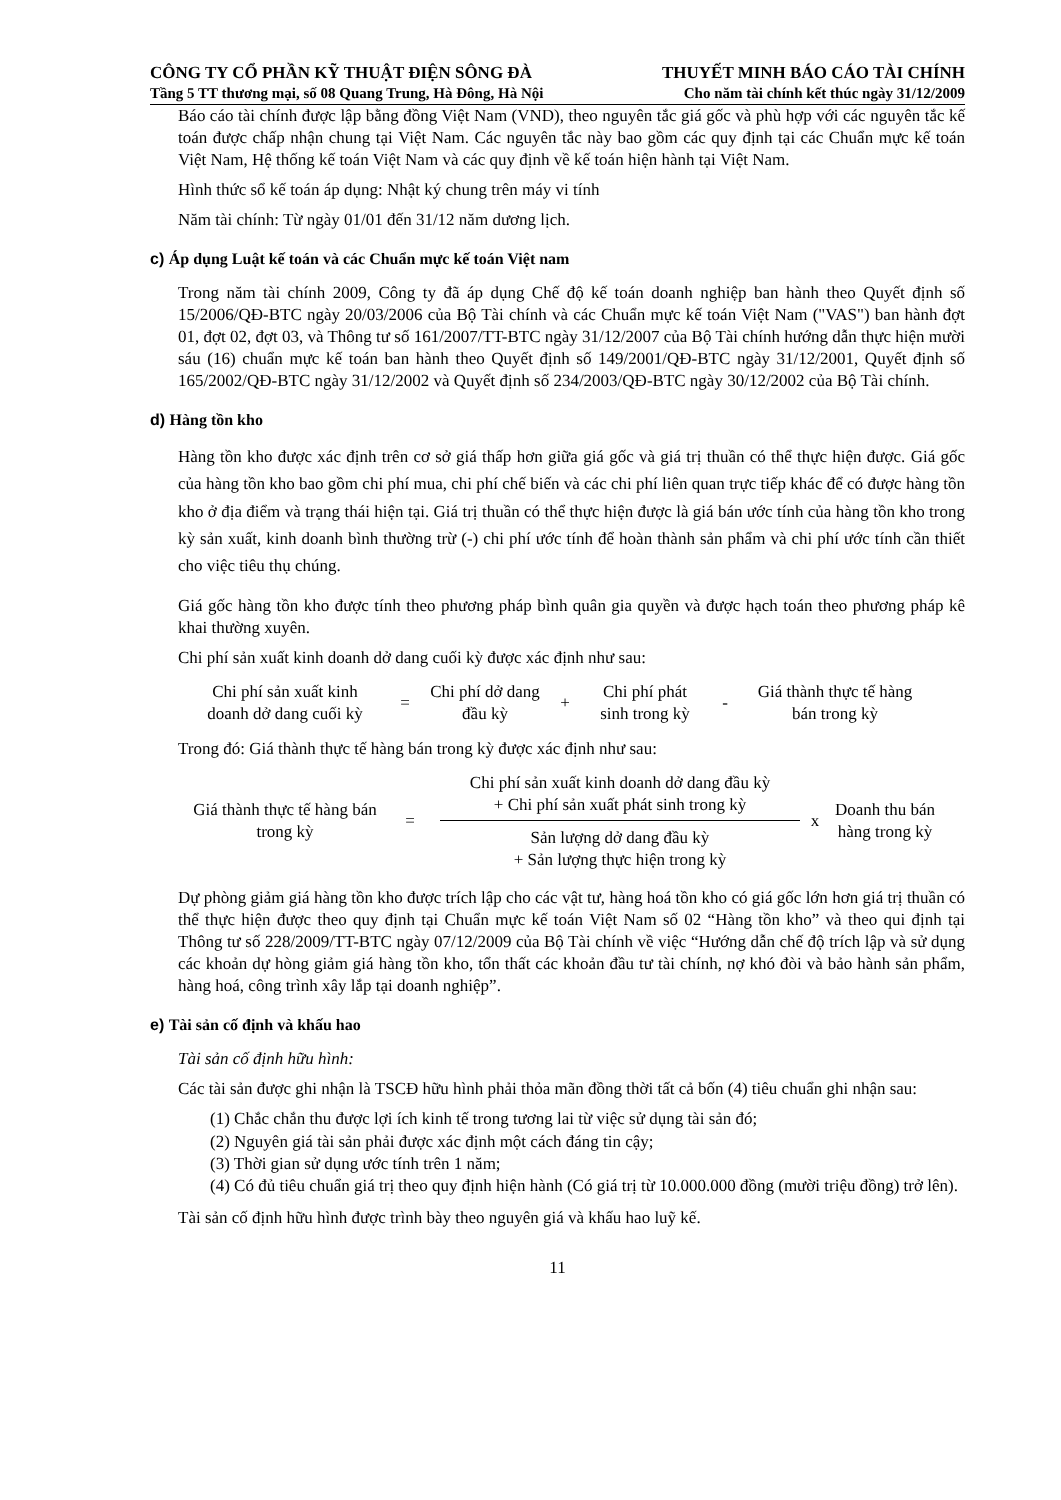CÔNG TY CỔ PHẦN KỸ THUẬT ĐIỆN SÔNG ĐÀ THUYẾT MINH BÁO CÁO TÀI CHÍNH
Tầng 5 TT thương mại, số 08 Quang Trung, Hà Đông, Hà Nội Cho năm tài chính kết thúc ngày 31/12/2009
Báo cáo tài chính được lập bằng đồng Việt Nam (VND), theo nguyên tắc giá gốc và phù hợp với các nguyên tắc kế toán được chấp nhận chung tại Việt Nam. Các nguyên tắc này bao gồm các quy định tại các Chuẩn mực kế toán Việt Nam, Hệ thống kế toán Việt Nam và các quy định về kế toán hiện hành tại Việt Nam.
Hình thức sổ kế toán áp dụng: Nhật ký chung trên máy vi tính
Năm tài chính: Từ ngày 01/01 đến 31/12 năm dương lịch.
c) Áp dụng Luật kế toán và các Chuẩn mực kế toán Việt nam
Trong năm tài chính 2009, Công ty đã áp dụng Chế độ kế toán doanh nghiệp ban hành theo Quyết định số 15/2006/QĐ-BTC ngày 20/03/2006 của Bộ Tài chính và các Chuẩn mực kế toán Việt Nam ("VAS") ban hành đợt 01, đợt 02, đợt 03, và Thông tư số 161/2007/TT-BTC ngày 31/12/2007 của Bộ Tài chính hướng dẫn thực hiện mười sáu (16) chuẩn mực kế toán ban hành theo Quyết định số 149/2001/QĐ-BTC ngày 31/12/2001, Quyết định số 165/2002/QĐ-BTC ngày 31/12/2002 và Quyết định số 234/2003/QĐ-BTC ngày 30/12/2002 của Bộ Tài chính.
d) Hàng tồn kho
Hàng tồn kho được xác định trên cơ sở giá thấp hơn giữa giá gốc và giá trị thuần có thể thực hiện được. Giá gốc của hàng tồn kho bao gồm chi phí mua, chi phí chế biến và các chi phí liên quan trực tiếp khác để có được hàng tồn kho ở địa điểm và trạng thái hiện tại. Giá trị thuần có thể thực hiện được là giá bán ước tính của hàng tồn kho trong kỳ sản xuất, kinh doanh bình thường trừ (-) chi phí ước tính để hoàn thành sản phẩm và chi phí ước tính cần thiết cho việc tiêu thụ chúng.
Giá gốc hàng tồn kho được tính theo phương pháp bình quân gia quyền và được hạch toán theo phương pháp kê khai thường xuyên.
Chi phí sản xuất kinh doanh dở dang cuối kỳ được xác định như sau:
Chi phí sản xuất kinh doanh dở dang cuối kỳ
=
Chi phí dở dang đầu kỳ
+
Chi phí phát sinh trong kỳ
-
Giá thành thực tế hàng bán trong kỳ
Trong đó: Giá thành thực tế hàng bán trong kỳ được xác định như sau:
Giá thành thực tế hàng bán trong kỳ
=
Chi phí sản xuất kinh doanh dở dang đầu kỳ
+ Chi phí sản xuất phát sinh trong kỳ
Sản lượng dở dang đầu kỳ
+ Sản lượng thực hiện trong kỳ
x
Doanh thu bán hàng trong kỳ
Dự phòng giảm giá hàng tồn kho được trích lập cho các vật tư, hàng hoá tồn kho có giá gốc lớn hơn giá trị thuần có thể thực hiện được theo quy định tại Chuẩn mực kế toán Việt Nam số 02 “Hàng tồn kho” và theo qui định tại Thông tư số 228/2009/TT-BTC ngày 07/12/2009 của Bộ Tài chính về việc “Hướng dẫn chế độ trích lập và sử dụng các khoản dự hòng giảm giá hàng tồn kho, tổn thất các khoản đầu tư tài chính, nợ khó đòi và bảo hành sản phẩm, hàng hoá, công trình xây lắp tại doanh nghiệp”.
e) Tài sản cố định và khấu hao
Tài sản cố định hữu hình:
Các tài sản được ghi nhận là TSCĐ hữu hình phải thỏa mãn đồng thời tất cả bốn (4) tiêu chuẩn ghi nhận sau:
(1) Chắc chắn thu được lợi ích kinh tế trong tương lai từ việc sử dụng tài sản đó;
(2) Nguyên giá tài sản phải được xác định một cách đáng tin cậy;
(3) Thời gian sử dụng ước tính trên 1 năm;
(4) Có đủ tiêu chuẩn giá trị theo quy định hiện hành (Có giá trị từ 10.000.000 đồng (mười triệu đồng) trở lên).
Tài sản cố định hữu hình được trình bày theo nguyên giá và khấu hao luỹ kế.
11